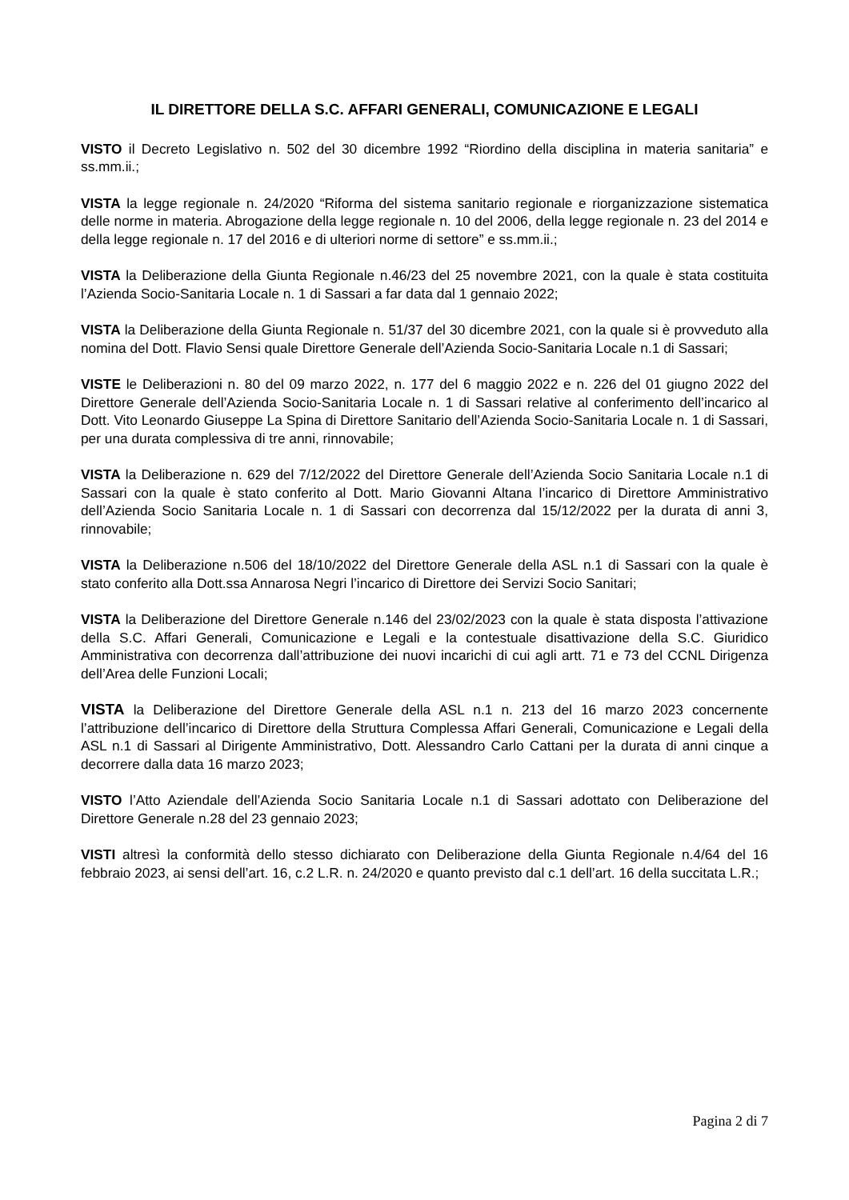IL DIRETTORE DELLA S.C. AFFARI GENERALI, COMUNICAZIONE E LEGALI
VISTO il Decreto Legislativo n. 502 del 30 dicembre 1992 “Riordino della disciplina in materia sanitaria” e ss.mm.ii.;
VISTA la legge regionale n. 24/2020 “Riforma del sistema sanitario regionale e riorganizzazione sistematica delle norme in materia. Abrogazione della legge regionale n. 10 del 2006, della legge regionale n. 23 del 2014 e della legge regionale n. 17 del 2016 e di ulteriori norme di settore” e ss.mm.ii.;
VISTA la Deliberazione della Giunta Regionale n.46/23 del 25 novembre 2021, con la quale è stata costituita l’Azienda Socio-Sanitaria Locale n. 1 di Sassari a far data dal 1 gennaio 2022;
VISTA la Deliberazione della Giunta Regionale n. 51/37 del 30 dicembre 2021, con la quale si è provveduto alla nomina del Dott. Flavio Sensi quale Direttore Generale dell’Azienda Socio-Sanitaria Locale n.1 di Sassari;
VISTE le Deliberazioni n. 80 del 09 marzo 2022, n. 177 del 6 maggio 2022 e n. 226 del 01 giugno 2022 del Direttore Generale dell’Azienda Socio-Sanitaria Locale n. 1 di Sassari relative al conferimento dell’incarico al Dott. Vito Leonardo Giuseppe La Spina di Direttore Sanitario dell’Azienda Socio-Sanitaria Locale n. 1 di Sassari, per una durata complessiva di tre anni, rinnovabile;
VISTA la Deliberazione n. 629 del 7/12/2022 del Direttore Generale dell’Azienda Socio Sanitaria Locale n.1 di Sassari con la quale è stato conferito al Dott. Mario Giovanni Altana l’incarico di Direttore Amministrativo dell’Azienda Socio Sanitaria Locale n. 1 di Sassari con decorrenza dal 15/12/2022 per la durata di anni 3, rinnovabile;
VISTA la Deliberazione n.506 del 18/10/2022 del Direttore Generale della ASL n.1 di Sassari con la quale è stato conferito alla Dott.ssa Annarosa Negri l’incarico di Direttore dei Servizi Socio Sanitari;
VISTA la Deliberazione del Direttore Generale n.146 del 23/02/2023 con la quale è stata disposta l’attivazione della S.C. Affari Generali, Comunicazione e Legali e la contestuale disattivazione della S.C. Giuridico Amministrativa con decorrenza dall’attribuzione dei nuovi incarichi di cui agli artt. 71 e 73 del CCNL Dirigenza dell’Area delle Funzioni Locali;
VISTA la Deliberazione del Direttore Generale della ASL n.1 n. 213 del 16 marzo 2023 concernente l’attribuzione dell’incarico di Direttore della Struttura Complessa Affari Generali, Comunicazione e Legali della ASL n.1 di Sassari al Dirigente Amministrativo, Dott. Alessandro Carlo Cattani per la durata di anni cinque a decorrere dalla data 16 marzo 2023;
VISTO l’Atto Aziendale dell’Azienda Socio Sanitaria Locale n.1 di Sassari adottato con Deliberazione del Direttore Generale n.28 del 23 gennaio 2023;
VISTI altresì la conformità dello stesso dichiarato con Deliberazione della Giunta Regionale n.4/64 del 16 febbraio 2023, ai sensi dell’art. 16, c.2 L.R. n. 24/2020 e quanto previsto dal c.1 dell’art. 16 della succitata L.R.;
Pagina 2 di 7